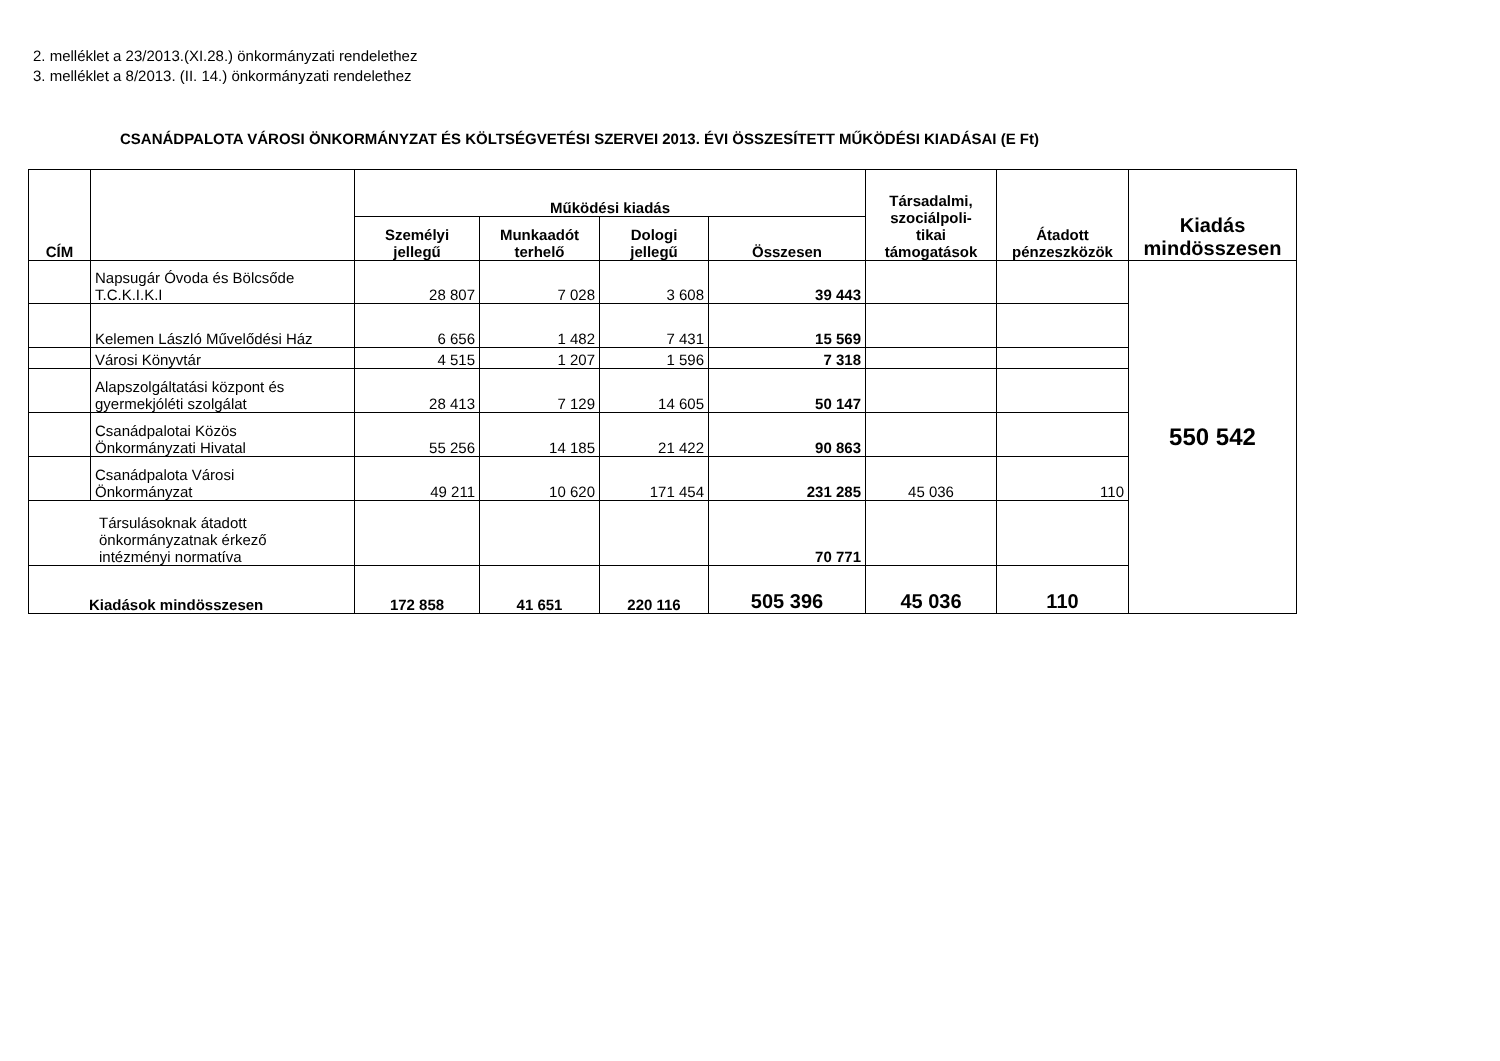2. melléklet a 23/2013.(XI.28.) önkormányzati rendelethez
3. melléklet a 8/2013. (II. 14.) önkormányzati rendelethez
CSANÁDPALOTA VÁROSI ÖNKORMÁNYZAT ÉS KÖLTSÉGVETÉSI SZERVEI 2013. ÉVI ÖSSZESÍTETT MŰKÖDÉSI KIADÁSAI (E Ft)
| CÍM | | Működési kiadás | | | | Társadalmi, szociálpoli- tikai támogatások | Átadott pénzeszközök | Kiadás mindösszesen |
| --- | --- | --- | --- | --- | --- | --- | --- | --- |
| | | Személyi jellegű | Munkaadót terhelő | Dologi jellegű | Összesen | | | |
| | Napsugár Óvoda és Bölcsőde T.C.K.I.K.I | 28 807 | 7 028 | 3 608 | 39 443 | | | 550 542 |
| | Kelemen László Művelődési Ház | 6 656 | 1 482 | 7 431 | 15 569 | | | |
| | Városi Könyvtár | 4 515 | 1 207 | 1 596 | 7 318 | | | |
| | Alapszolgáltatási központ és gyermekjóléti szolgálat | 28 413 | 7 129 | 14 605 | 50 147 | | | |
| | Csanádpalotai Közös Önkormányzati Hivatal | 55 256 | 14 185 | 21 422 | 90 863 | | | |
| | Csanádpalota Városi Önkormányzat | 49 211 | 10 620 | 171 454 | 231 285 | 45 036 | 110 | |
| Társulásoknak átadott önkormányzatnak érkező intézményi normatíva | | | | | 70 771 | | | |
| Kiadások mindösszesen | | 172 858 | 41 651 | 220 116 | 505 396 | 45 036 | 110 | |